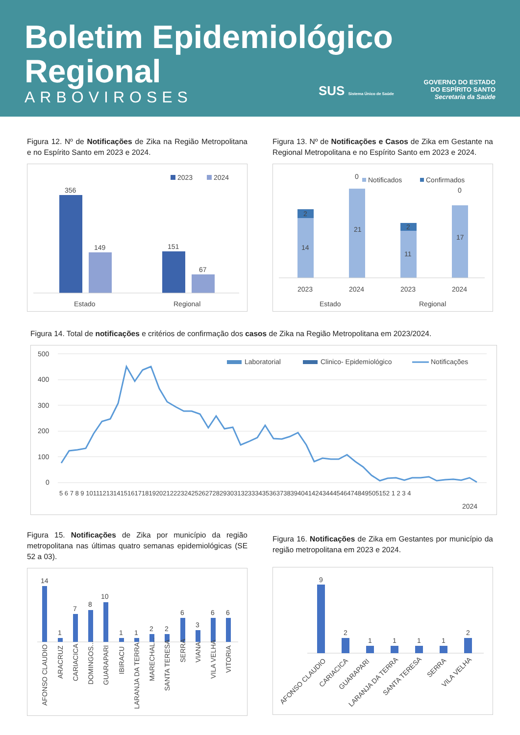Boletim Epidemiológico
Regional
ARBOVIROSES
SUS Sistema Único de Saúde
GOVERNO DO ESTADO
DO ESPÍRITO SANTO
Secretaria da Saúde
Figura 12. Nº de Notificações de Zika na Região Metropolitana e no Espírito Santo em 2023 e 2024.
2023
2024
356
149
151
67
Estado
Regional
Figura 13. Nº de Notificações e Casos de Zika em Gestante na Regional Metropolitana e no Espírito Santo em 2023 e 2024.
Notificados
Confirmados
2
14
21
0
2
11
17
0
2023
2024
2023
2024
Estado
Regional
Figura 14. Total de notificações e critérios de confirmação dos casos de Zika na Região Metropolitana em 2023/2024.
500
400
300
200
100
0
Laboratorial
Clinico- Epidemiológico
Notificações
5 6 7 8 9 10111213141516171819202122232425262728293031323334353637383940414243444546474849505152 1 2 3 4
2024
Figura 15. Notificações de Zika por município da região metropolitana nas últimas quatro semanas epidemiológicas (SE 52 a 03).
14
1
7
8
10
1
1
2
2
6
3
6
6
AFONSO CLAUDIO
ARACRUZ
CARIACICA
DOMINGOS...
GUARAPARI
IBIRACU
LARANJA DA TERRA
MARECHAL...
SANTA TERESA
SERRA
VIANA
VILA VELHA
VITORIA
Figura 16. Notificações de Zika em Gestantes por município da região metropolitana em 2023 e 2024.
9
2
1
1
1
1
2
AFONSO CLAUDIO
CARIACICA
GUARAPARI
LARANJA DA TERRA
SANTA TERESA
SERRA
VILA VELHA